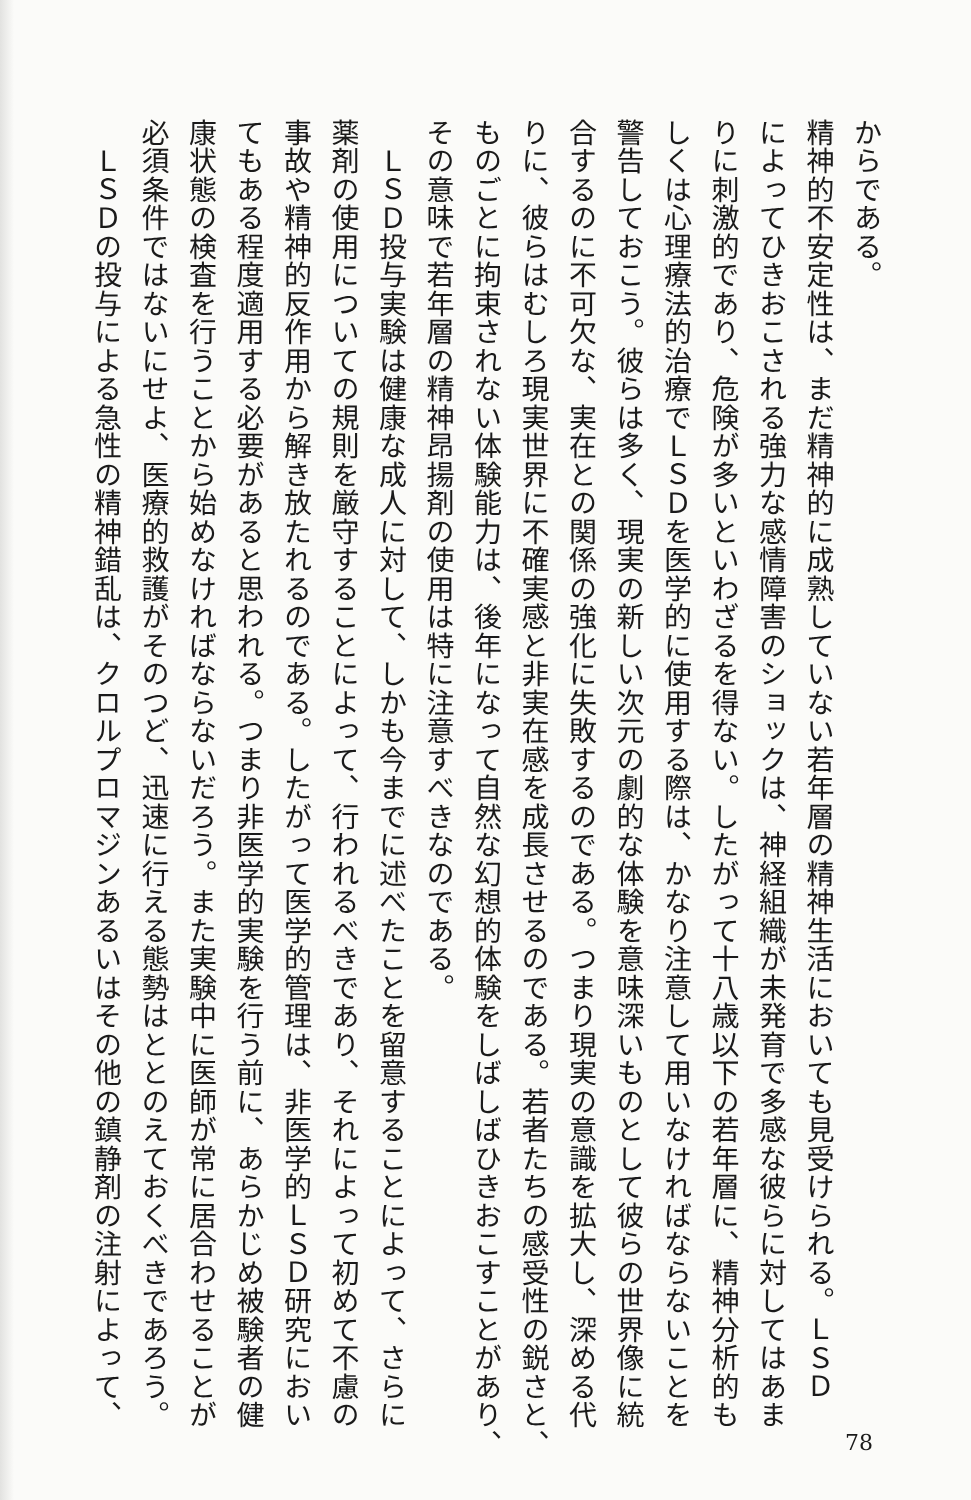からである。
精神的不安定性は、まだ精神的に成熟していない若年層の精神生活においても見受けられる。ＬＳＤ
によってひきおこされる強力な感情障害のショックは、神経組織が未発育で多感な彼らに対してはあま
りに刺激的であり、危険が多いといわざるを得ない。したがって十八歳以下の若年層に、精神分析的も
しくは心理療法的治療でＬＳＤを医学的に使用する際は、かなり注意して用いなければならないことを
警告しておこう。彼らは多く、現実の新しい次元の劇的な体験を意味深いものとして彼らの世界像に統
合するのに不可欠な、実在との関係の強化に失敗するのである。つまり現実の意識を拡大し、深める代
りに、彼らはむしろ現実世界に不確実感と非実在感を成長させるのである。若者たちの感受性の鋭さと、
ものごとに拘束されない体験能力は、後年になって自然な幻想的体験をしばしばひきおこすことがあり、
その意味で若年層の精神昂揚剤の使用は特に注意すべきなのである。
　ＬＳＤ投与実験は健康な成人に対して、しかも今までに述べたことを留意することによって、さらに
薬剤の使用についての規則を厳守することによって、行われるべきであり、それによって初めて不慮の
事故や精神的反作用から解き放たれるのである。したがって医学的管理は、非医学的ＬＳＤ研究におい
てもある程度適用する必要があると思われる。つまり非医学的実験を行う前に、あらかじめ被験者の健
康状態の検査を行うことから始めなければならないだろう。また実験中に医師が常に居合わせることが
必須条件ではないにせよ、医療的救護がそのつど、迅速に行える態勢はととのえておくべきであろう。
　ＬＳＤの投与による急性の精神錯乱は、クロルプロマジンあるいはその他の鎮静剤の注射によって、
78